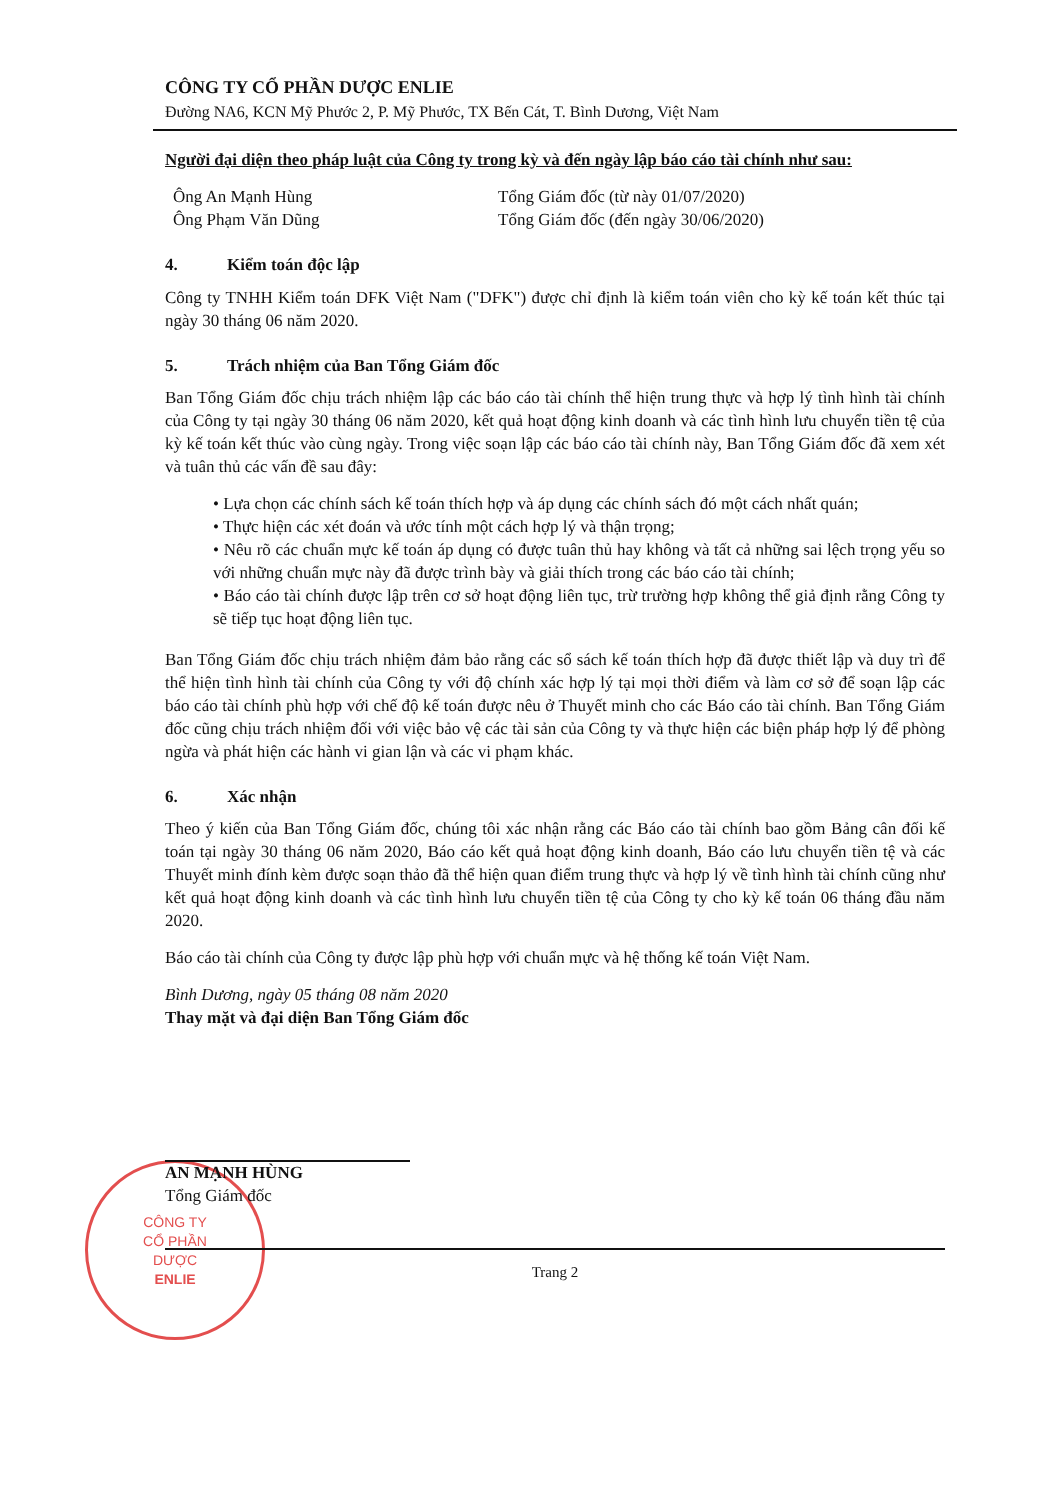CÔNG TY
CỔ PHẦN
DƯỢC
ENLIE
CÔNG TY CỔ PHẦN DƯỢC ENLIE
Đường NA6, KCN Mỹ Phước 2, P. Mỹ Phước, TX Bến Cát, T. Bình Dương, Việt Nam
Người đại diện theo pháp luật của Công ty trong kỳ và đến ngày lập báo cáo tài chính như sau:
Ông An Mạnh Hùng Tổng Giám đốc (từ này 01/07/2020)
Ông Phạm Văn Dũng Tổng Giám đốc (đến ngày 30/06/2020)
4. Kiểm toán độc lập
Công ty TNHH Kiểm toán DFK Việt Nam ("DFK") được chỉ định là kiểm toán viên cho kỳ kế toán kết thúc tại ngày 30 tháng 06 năm 2020.
5. Trách nhiệm của Ban Tổng Giám đốc
Ban Tổng Giám đốc chịu trách nhiệm lập các báo cáo tài chính thể hiện trung thực và hợp lý tình hình tài chính của Công ty tại ngày 30 tháng 06 năm 2020, kết quả hoạt động kinh doanh và các tình hình lưu chuyển tiền tệ của kỳ kế toán kết thúc vào cùng ngày. Trong việc soạn lập các báo cáo tài chính này, Ban Tổng Giám đốc đã xem xét và tuân thủ các vấn đề sau đây:
• Lựa chọn các chính sách kế toán thích hợp và áp dụng các chính sách đó một cách nhất quán;
• Thực hiện các xét đoán và ước tính một cách hợp lý và thận trọng;
• Nêu rõ các chuẩn mực kế toán áp dụng có được tuân thủ hay không và tất cả những sai lệch trọng yếu so với những chuẩn mực này đã được trình bày và giải thích trong các báo cáo tài chính;
• Báo cáo tài chính được lập trên cơ sở hoạt động liên tục, trừ trường hợp không thể giả định rằng Công ty sẽ tiếp tục hoạt động liên tục.
Ban Tổng Giám đốc chịu trách nhiệm đảm bảo rằng các sổ sách kế toán thích hợp đã được thiết lập và duy trì để thể hiện tình hình tài chính của Công ty với độ chính xác hợp lý tại mọi thời điểm và làm cơ sở để soạn lập các báo cáo tài chính phù hợp với chế độ kế toán được nêu ở Thuyết minh cho các Báo cáo tài chính. Ban Tổng Giám đốc cũng chịu trách nhiệm đối với việc bảo vệ các tài sản của Công ty và thực hiện các biện pháp hợp lý để phòng ngừa và phát hiện các hành vi gian lận và các vi phạm khác.
6. Xác nhận
Theo ý kiến của Ban Tổng Giám đốc, chúng tôi xác nhận rằng các Báo cáo tài chính bao gồm Bảng cân đối kế toán tại ngày 30 tháng 06 năm 2020, Báo cáo kết quả hoạt động kinh doanh, Báo cáo lưu chuyển tiền tệ và các Thuyết minh đính kèm được soạn thảo đã thể hiện quan điểm trung thực và hợp lý về tình hình tài chính cũng như kết quả hoạt động kinh doanh và các tình hình lưu chuyển tiền tệ của Công ty cho kỳ kế toán 06 tháng đầu năm 2020.
Báo cáo tài chính của Công ty được lập phù hợp với chuẩn mực và hệ thống kế toán Việt Nam.
Bình Dương, ngày 05 tháng 08 năm 2020
Thay mặt và đại diện Ban Tổng Giám đốc
AN MẠNH HÙNG
Tổng Giám đốc
Trang 2